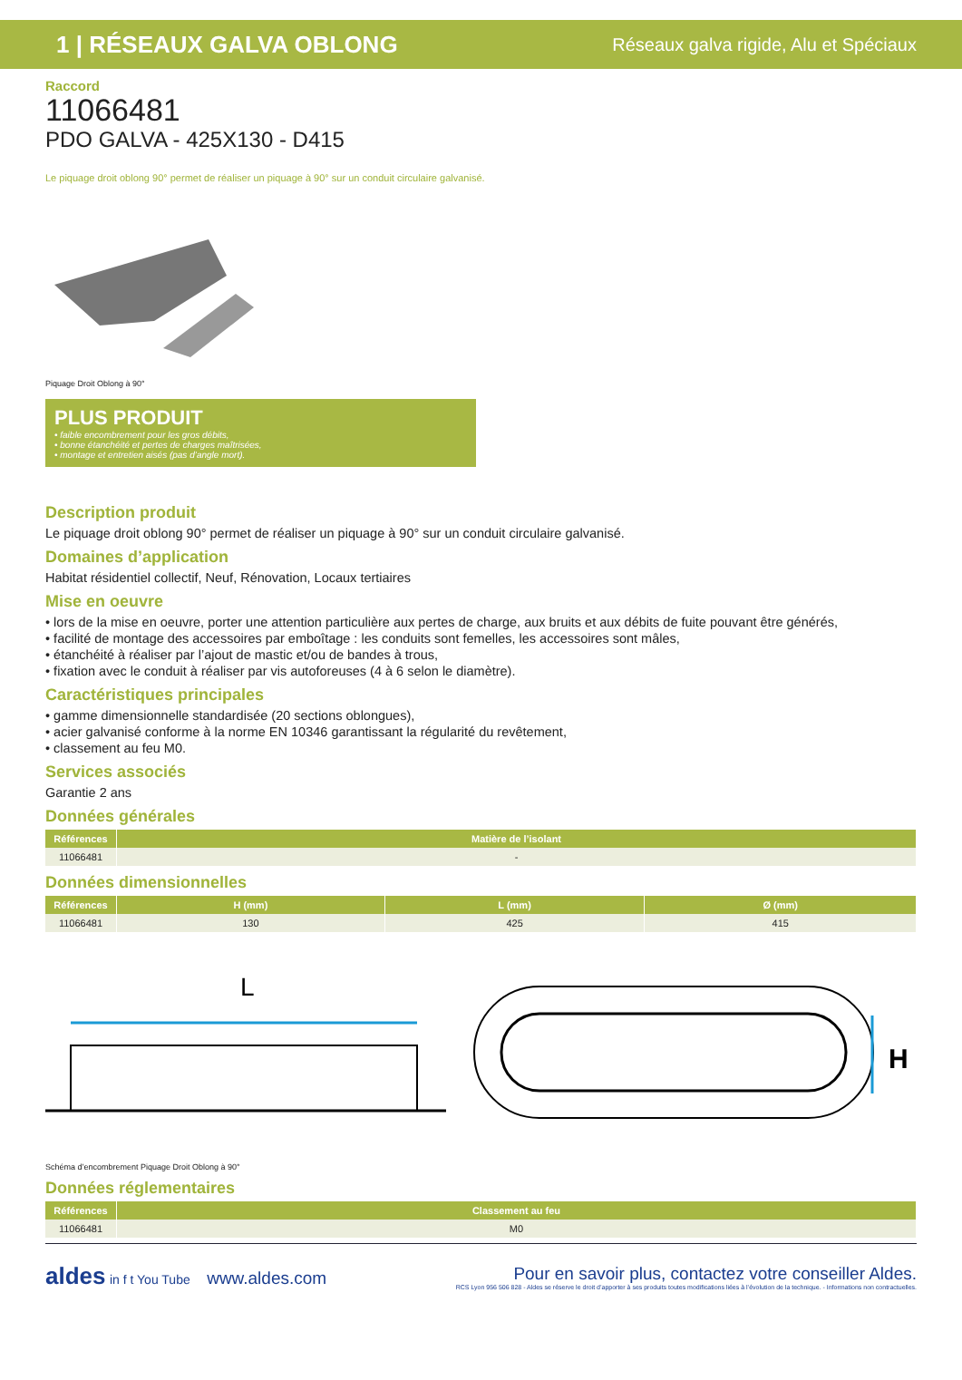1 | RÉSEAUX GALVA OBLONG Réseaux galva rigide, Alu et Spéciaux
Raccord
11066481
PDO GALVA - 425X130 - D415
Le piquage droit oblong 90° permet de réaliser un piquage à 90° sur un conduit circulaire galvanisé.
Piquage Droit Oblong à 90°
PLUS PRODUIT
• faible encombrement pour les gros débits,
• bonne étanchéité et pertes de charges maîtrisées,
• montage et entretien aisés (pas d’angle mort).
Description produit
Le piquage droit oblong 90° permet de réaliser un piquage à 90° sur un conduit circulaire galvanisé.
Domaines d’application
Habitat résidentiel collectif, Neuf, Rénovation, Locaux tertiaires
Mise en oeuvre
• lors de la mise en oeuvre, porter une attention particulière aux pertes de charge, aux bruits et aux débits de fuite pouvant être générés,
• facilité de montage des accessoires par emboîtage : les conduits sont femelles, les accessoires sont mâles,
• étanchéité à réaliser par l’ajout de mastic et/ou de bandes à trous,
• fixation avec le conduit à réaliser par vis autoforeuses (4 à 6 selon le diamètre).
Caractéristiques principales
• gamme dimensionnelle standardisée (20 sections oblongues),
• acier galvanisé conforme à la norme EN 10346 garantissant la régularité du revêtement,
• classement au feu M0.
Services associés
Garantie 2 ans
Données générales
| Références | Matière de l’isolant |
| --- | --- |
| 11066481 | - |
Données dimensionnelles
| Références | H (mm) | L (mm) | Ø (mm) |
| --- | --- | --- | --- |
| 11066481 | 130 | 425 | 415 |
L
H
Schéma d’encombrement Piquage Droit Oblong à 90°
Données réglementaires
| Références | Classement au feu |
| --- | --- |
| 11066481 | M0 |
aldes in f t You Tube www.aldes.com
Pour en savoir plus, contactez votre conseiller Aldes.
RCS Lyon 956 506 828 - Aldes se réserve le droit d’apporter à ses produits toutes modifications liées à l’évolution de la technique. - Informations non contractuelles.